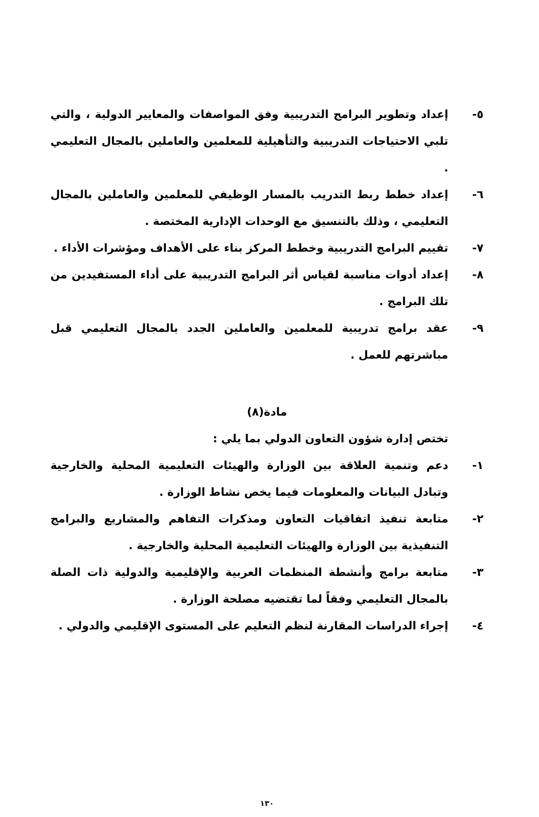٥- إعداد وتطوير البرامج التدريبية وفق المواصفات والمعايير الدولية ، والتي تلبي الاحتياجات التدريبية والتأهيلية للمعلمين والعاملين بالمجال التعليمي .
٦- إعداد خطط ربط التدريب بالمسار الوظيفي للمعلمين والعاملين بالمجال التعليمي ، وذلك بالتنسيق مع الوحدات الإدارية المختصة .
٧- تقييم البرامج التدريبية وخطط المركز بناء على الأهداف ومؤشرات الأداء .
٨- إعداد أدوات مناسبة لقياس أثر البرامج التدريبية على أداء المستفيدين من تلك البرامج .
٩- عقد برامج تدريبية للمعلمين والعاملين الجدد بالمجال التعليمي قبل مباشرتهم للعمل .
مادة(٨)
تختص إدارة شؤون التعاون الدولي بما يلي :
١- دعم وتنمية العلاقة بين الوزارة والهيئات التعليمية المحلية والخارجية وتبادل البيانات والمعلومات فيما يخص نشاط الوزارة .
٢- متابعة تنفيذ اتفاقيات التعاون ومذكرات التفاهم والمشاريع والبرامج التنفيذية بين الوزارة والهيئات التعليمية المحلية والخارجية .
٣- متابعة برامج وأنشطة المنظمات العربية والإقليمية والدولية ذات الصلة بالمجال التعليمي وفقاً لما تقتضيه مصلحة الوزارة .
٤- إجراء الدراسات المقارنة لنظم التعليم على المستوى الإقليمي والدولي .
١٣٠